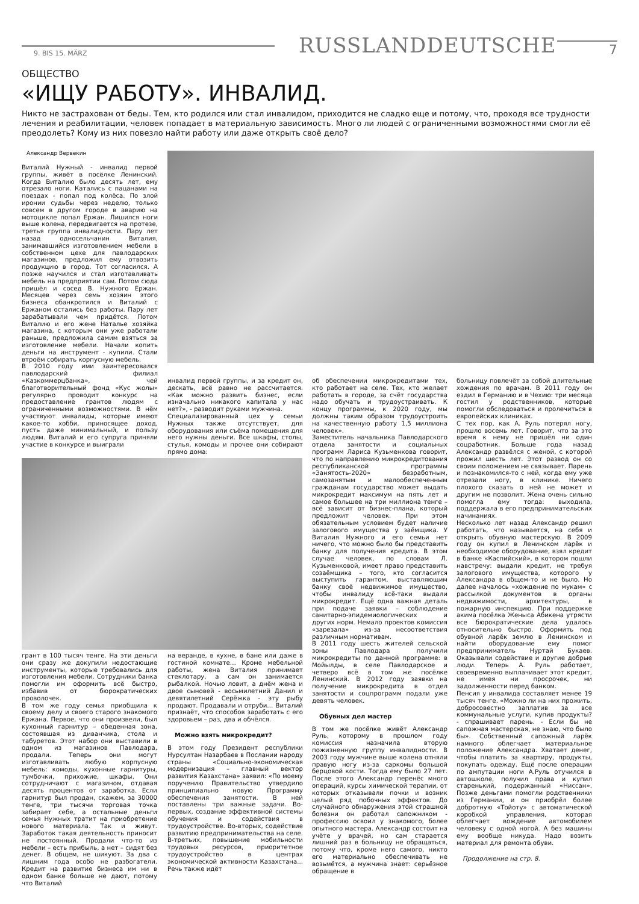9. BIS 15. MÄRZ
RUSSLANDDEUTSCHE
7
ОБЩЕСТВО
«ИЩУ РАБОТУ». ИНВАЛИД.
Никто не застрахован от беды. Тем, кто родился или стал инвалидом, приходится не сладко еще и потому, что, проходя все трудности лечения и реабилитации, человек попадает в материальную зависимость. Много ли людей с ограниченными возможностями смогли её преодолеть? Кому из них повезло найти работу или даже открыть своё дело?
Александр Вервекин
Виталий Нужный - инвалид первой группы, живёт в посёлке Ленинский. Когда Виталию было десять лет, ему отрезало ноги. Катались с пацанами на поездах - попал под колёса. По злой иронии судьбы через неделю, только совсем в другом городе в аварию на мотоцикле попал Ержан. Лишился ноги выше колена, передвигается на протезе, третья группа инвалидности. Пару лет назад односельчанин Виталия, занимавшийся изготовлением мебели в собственном цехе для павлодарских магазинов, предложил ему отвозить продукцию в город. Тот согласился. А позже научился и стал изготавливать мебель на предприятии сам. Потом сюда пришёл и сосед В. Нужного Ержан. Месяцев через семь хозяин этого бизнеса обанкротился и Виталий с Ержаном остались без работы. Пару лет зарабатывали чем придётся. Потом Виталию и его жене Наталье хозяйка магазина, с которым они уже работали раньше, предложила самим взяться за изготовление мебели. Начали копить деньги на инструмент - купили. Стали втроём собирать корпусную мебель.
В 2010 году ими заинтересовался павлодарский филиал «Казкоммерцбанка», чей благотворительный фонд «Кус жолы» регулярно проводит конкурс на предоставление грантов людям с ограниченными возможностями. В нём участвуют инвалиды, которые имеют какое-то хобби, приносящее доход, пусть даже минимальный, и пользу людям. Виталий и его супруга приняли участие в конкурсе и выиграли
инвалид первой группы, и за кредит он, дескать, всё равно не рассчитается. «Как можно развить бизнес, если изначально никакого капитала у нас нет?», - разводит руками мужчина.
Специализированный цех у семьи Нужных также отсутствует, для оборудования или съёма помещения для него нужны деньги. Все шкафы, столы, стулья, комоды и прочее они собирают прямо дома:
грант в 100 тысяч тенге. На эти деньги они сразу же докупили недостающие инструменты, которые требовались для изготовления мебели. Сотрудники банка помогли им оформить всё быстро, избавив от бюрократических проволочек.
В том же году семья приобщила к своему делу и своего старого знакомого Ержана. Первое, что они произвели, был кухонный гарнитур – обеденная зона, состоявшая из диванчика, стола и табуретов. Этот набор они выставили в одном из магазинов Павлодара, продали. Теперь они могут изготавливать любую корпусную мебель: комоды, кухонные гарнитуры, тумбочки, прихожие, шкафы. Они сотрудничают с магазином, отдавая десять процентов от заработка. Если гарнитур был продан, скажем, за 30000 тенге, три тысячи торговая точка забирает себе, а остальные деньги семья Нужных тратит на приобретение нового материала. Так и живут. Заработок такая деятельность приносит не постоянный. Продали что-то из мебели – есть прибыль, а нет – сидят без денег. В общем, не шикуют. За два с лишним года особо не разбогатели. Кредит на развитие бизнеса им ни в одном банке больше не дают, потому что Виталий
на веранде, в кухне, в бане или даже в гостиной комнате… Кроме мебельной работы, жена Виталия принимает стеклотару, а сам он занимается рыбалкой. Ночью ловит, а днём жена и двое сыновей - восьмилетний Данил и девятилетний Серёжка - эту рыбу продают. Продавали и отруби… Виталий признаёт, что способов заработать с его здоровьем – раз, два и обчёлся.
Можно взять микрокредит?
В этом году Президент республики Нурсултан Назарбаев в Послании народу страны «Социально-экономическая модернизация – главный вектор развития Казахстана» заявил: «По моему поручению Правительство утвердило принципиально новую Программу обеспечения занятости. В ней поставлены три важные задачи. Во-первых, создание эффективной системы обучения и содействия в трудоустройстве. Во-вторых, содействие развитию предпринимательства на селе. В-третьих, повышение мобильности трудовых ресурсов, приоритетное трудоустройство в центрах экономической активности Казахстана... Речь также идёт
об обеспечении микрокредитами тех, кто работает на селе. Тех, кто желает работать в городе, за счёт государства надо обучать и трудоустраивать. К концу программы, к 2020 году, мы должны таким образом трудоустроить на качественную работу 1,5 миллиона человек».
Заместитель начальника Павлодарского отдела занятости и социальных программ Лариса Кузьменкова говорит, что по направлению микрокредитования республиканской программы «Занятость-2020» безработным, самозанятым и малообеспеченным гражданам государство может выдать микрокредит максимум на пять лет и самое большее на три миллиона тенге – всё зависит от бизнес-плана, который предложит человек. При этом обязательным условием будет наличие залогового имущества у заёмщика. У Виталия Нужного и его семьи нет ничего, что можно было бы представить банку для получения кредита. В этом случае человек, по словам Л. Кузьменковой, имеет право представить созаёмщика – того, кто согласится выступить гарантом, выставляющим банку своё недвижимое имущество, чтобы инвалиду всё-таки выдали микрокредит. Ещё одна важная деталь при подаче заявки – соблюдение санитарно-эпидемиологических и других норм. Немало проектов комиссия «зарезала» из-за несоответствия различным нормативам.
В 2011 году шесть жителей сельской зоны Павлодара получили микрокредиты по данной программе: в Мойылды, в селе Павлодарское и четверо всё в том же посёлке Ленинский. В 2012 году заявки на получение микрокредита в отдел занятости и соцпрограмм подали уже девять человек.
Обувных дел мастер
В том же посёлке живёт Александр Руль, которому в прошлом году комиссия назначила вторую пожизненную группу инвалидности. В 2003 году мужчине выше колена отняли правую ногу из-за саркомы большой берцовой кости. Тогда ему было 27 лет. После этого Александр перенёс много операций, курсы химической терапии, от которых отказывали почки и возник целый ряд побочных эффектов. До случайного обнаружения этой страшной болезни он работал сапожником - профессию освоил у знакомого, более опытного мастера. Александр состоит на учёте у врачей, но сам старается лишний раз в больницу не обращаться, потому что, кроме него самого, никто его материально обеспечивать не возьмётся, а мужчина знает: серьёзное обращение в
больницу повлечёт за собой длительные хождения по врачам. В 2011 году он ездил в Германию и в Чехию: три месяца гостил у родственников, которые помогли обследоваться и пролечиться в европейских клиниках.
С тех пор, как А. Руль потерял ногу, прошло восемь лет. Говорит, что за это время к нему не пришёл ни один соцработник. Больше года назад Александр развёлся с женой, с которой прожил шесть лет. Этот развод он со своим положением не связывает. Парень и познакомился-то с ней, когда ему уже отрезали ногу, в клинике. Ничего плохого сказать о ней не может и другим не позволит. Жена очень сильно помогла ему тогда: выходила, поддержала в его предпринимательских начинаниях.
Несколько лет назад Александр решил работать, что называется, на себя и открыть обувную мастерскую. В 2009 году он купил в Ленинском ларёк и необходимое оборудование, взял кредит в банке «Каспийский», в котором пошли навстречу: выдали кредит, не требуя залогового имущества, которого у Александра в общем-то и не было. Но далее началось «хождение по мукам» с рассылкой документов в органы недвижимости, архитектуры, в пожарную инспекцию. При поддержке акима посёлка Женыса Абикена утрясти все бюрократические дела удалось относительно быстро. Оформить под обувной ларёк землю в Ленинском и найти оборудование ему помог предприниматель Нуртай Букаев. Оказывали содействие и другие добрые люди. Теперь А. Руль работает, своевременно выплачивает этот кредит, не имея ни просрочек, ни задолженности перед банком.
Пенсия у инвалида составляет менее 19 тысяч тенге. «Можно ли на них прожить, добросовестно заплатив за все коммунальные услуги, купив продукты? - спрашивает парень. - Если бы не сапожная мастерская, не знаю, что было бы». Собственный сапожный ларёк намного облегчает материальное положение Александра. Хватает денег, чтобы платить за квартиру, продукты, покупать одежду. Ещё после операции по ампутации ноги А.Руль отучился в автошколе, получил права и купил старенький, подержанный «Ниссан». Позже деньгами помогли родственники из Германии, и он приобрёл более добротную «Тойоту» с автоматической коробкой управления, которая облегчает вождение автомобилем человеку с одной ногой. А без машины ему вообще никуда. Надо возить материал для ремонта обуви.
Продолжение на стр. 8.